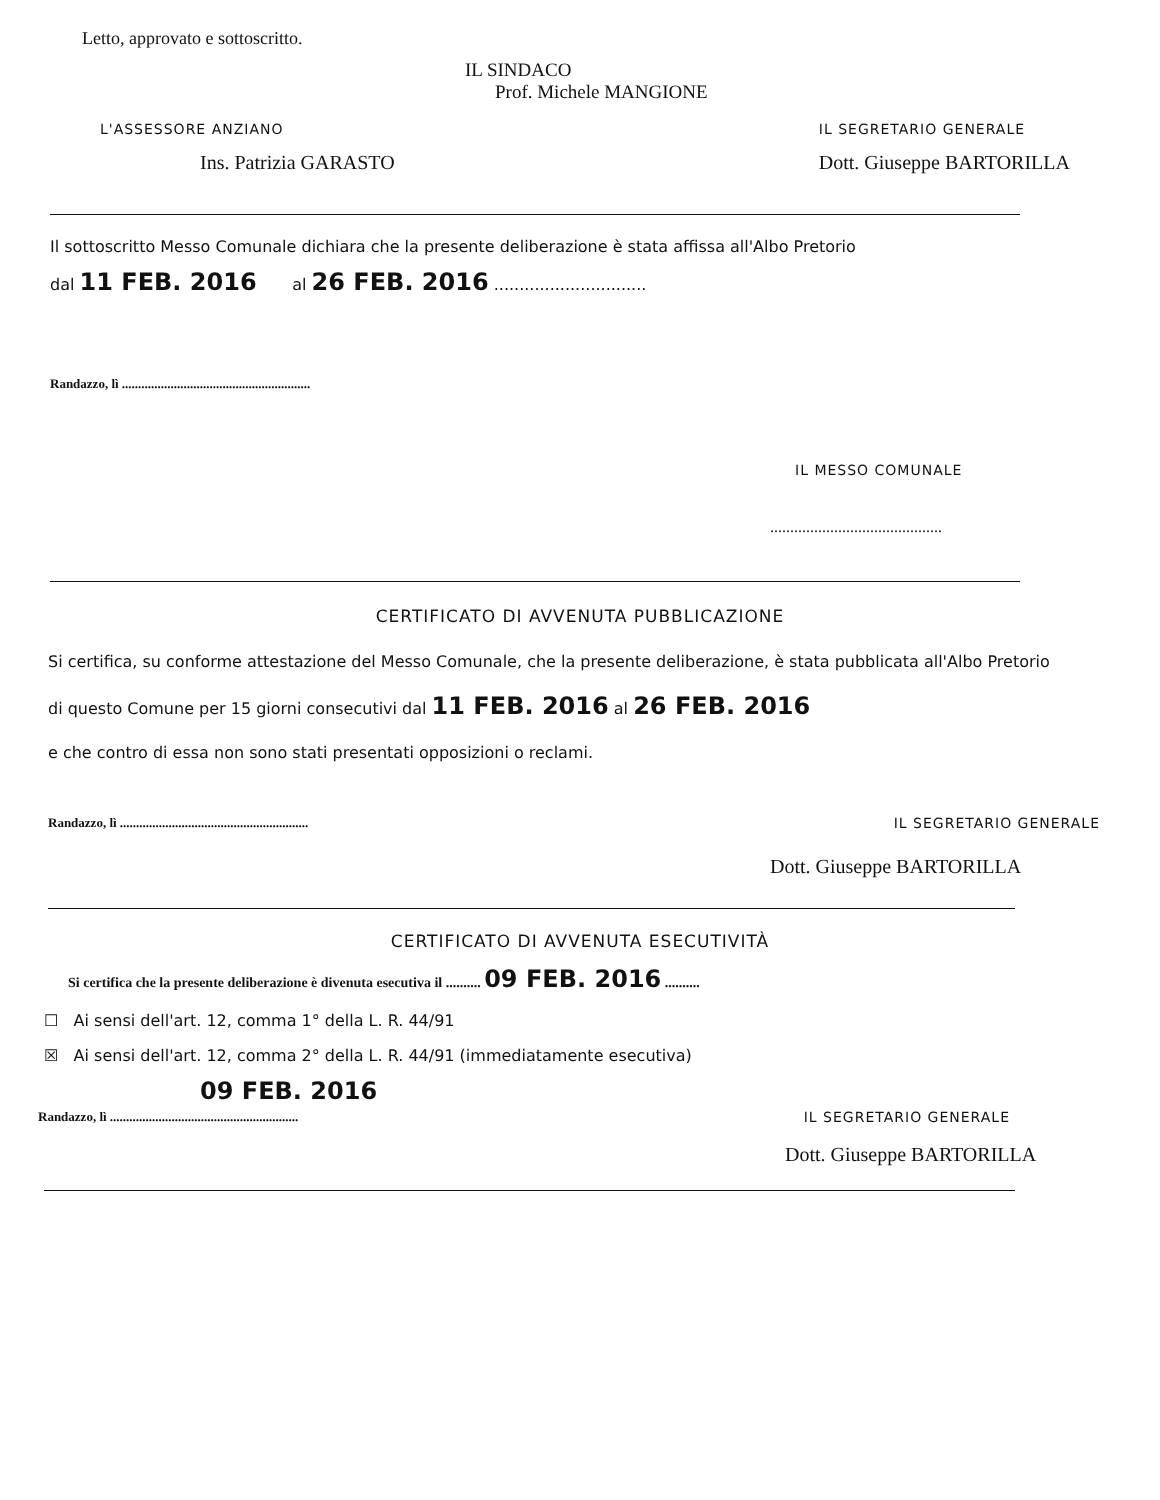Letto, approvato e sottoscritto.
IL SINDACO
Prof. Michele MANGIONE
L'ASSESSORE ANZIANO
Ins. Patrizia GARASTO
IL SEGRETARIO GENERALE
Dott. Giuseppe BARTORILLA
Il sottoscritto Messo Comunale dichiara che la presente deliberazione è stata affissa all'Albo Pretorio
dal 11 FEB. 2016 al 26 FEB. 2016 ..............................
Randazzo, lì ..........................................................
IL MESSO COMUNALE
...........................................
CERTIFICATO DI AVVENUTA PUBBLICAZIONE
Si certifica, su conforme attestazione del Messo Comunale, che la presente deliberazione, è stata pubblicata all'Albo Pretorio di questo Comune per 15 giorni consecutivi dal 11 FEB. 2016 al 26 FEB. 2016
e che contro di essa non sono stati presentati opposizioni o reclami.
Randazzo, lì ..........................................................
IL SEGRETARIO GENERALE
Dott. Giuseppe BARTORILLA
CERTIFICATO DI AVVENUTA ESECUTIVITÀ
Si certifica che la presente deliberazione è divenuta esecutiva il .......... 09 FEB. 2016 ..........
☐ Ai sensi dell'art. 12, comma 1° della L. R. 44/91
☒ Ai sensi dell'art. 12, comma 2° della L. R. 44/91 (immediatamente esecutiva)
09 FEB. 2016
Randazzo, lì ..........................................................
IL SEGRETARIO GENERALE
Dott. Giuseppe BARTORILLA